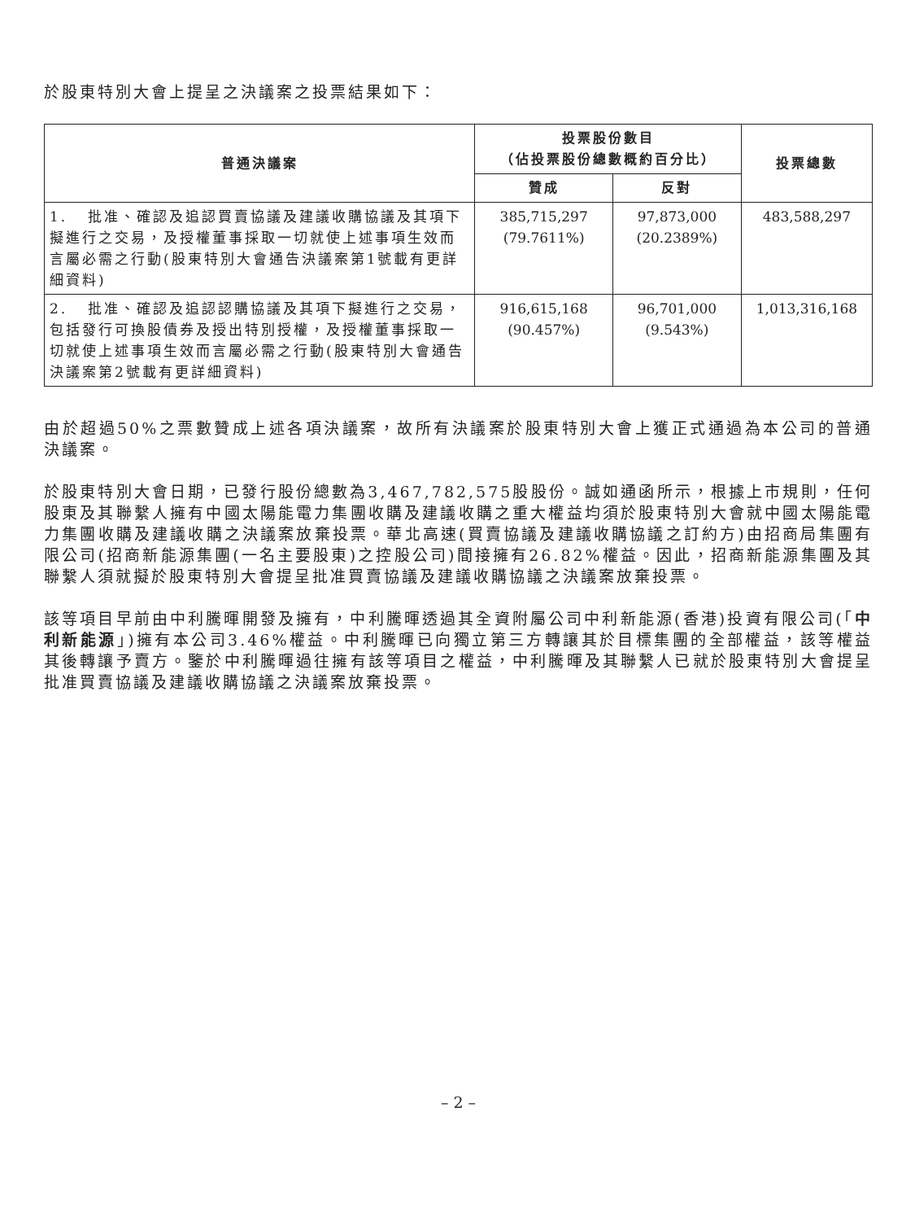於股東特別大會上提呈之決議案之投票結果如下：
| 普通決議案 | 投票股份數目 （佔投票股份總數概約百分比） | | 投票總數 |
| --- | --- | --- | --- |
| | 贊成 | 反對 | |
| 1. 批准、確認及追認買賣協議及建議收購協議及其項下擬進行之交易，及授權董事採取一切就使上述事項生效而言屬必需之行動(股東特別大會通告決議案第1號載有更詳細資料) | 385,715,297 (79.7611%) | 97,873,000 (20.2389%) | 483,588,297 |
| 2. 批准、確認及追認認購協議及其項下擬進行之交易，包括發行可換股債券及授出特別授權，及授權董事採取一切就使上述事項生效而言屬必需之行動(股東特別大會通告決議案第2號載有更詳細資料) | 916,615,168 (90.457%) | 96,701,000 (9.543%) | 1,013,316,168 |
由於超過50%之票數贊成上述各項決議案，故所有決議案於股東特別大會上獲正式通過為本公司的普通決議案。
於股東特別大會日期，已發行股份總數為3,467,782,575股股份。誠如通函所示，根據上市規則，任何股東及其聯繫人擁有中國太陽能電力集團收購及建議收購之重大權益均須於股東特別大會就中國太陽能電力集團收購及建議收購之決議案放棄投票。華北高速(買賣協議及建議收購協議之訂約方)由招商局集團有限公司(招商新能源集團(一名主要股東)之控股公司)間接擁有26.82%權益。因此，招商新能源集團及其聯繫人須就擬於股東特別大會提呈批准買賣協議及建議收購協議之決議案放棄投票。
該等項目早前由中利騰暉開發及擁有，中利騰暉透過其全資附屬公司中利新能源(香港)投資有限公司(「中利新能源」)擁有本公司3.46%權益。中利騰暉已向獨立第三方轉讓其於目標集團的全部權益，該等權益其後轉讓予賣方。鑒於中利騰暉過往擁有該等項目之權益，中利騰暉及其聯繫人已就於股東特別大會提呈批准買賣協議及建議收購協議之決議案放棄投票。
– 2 –